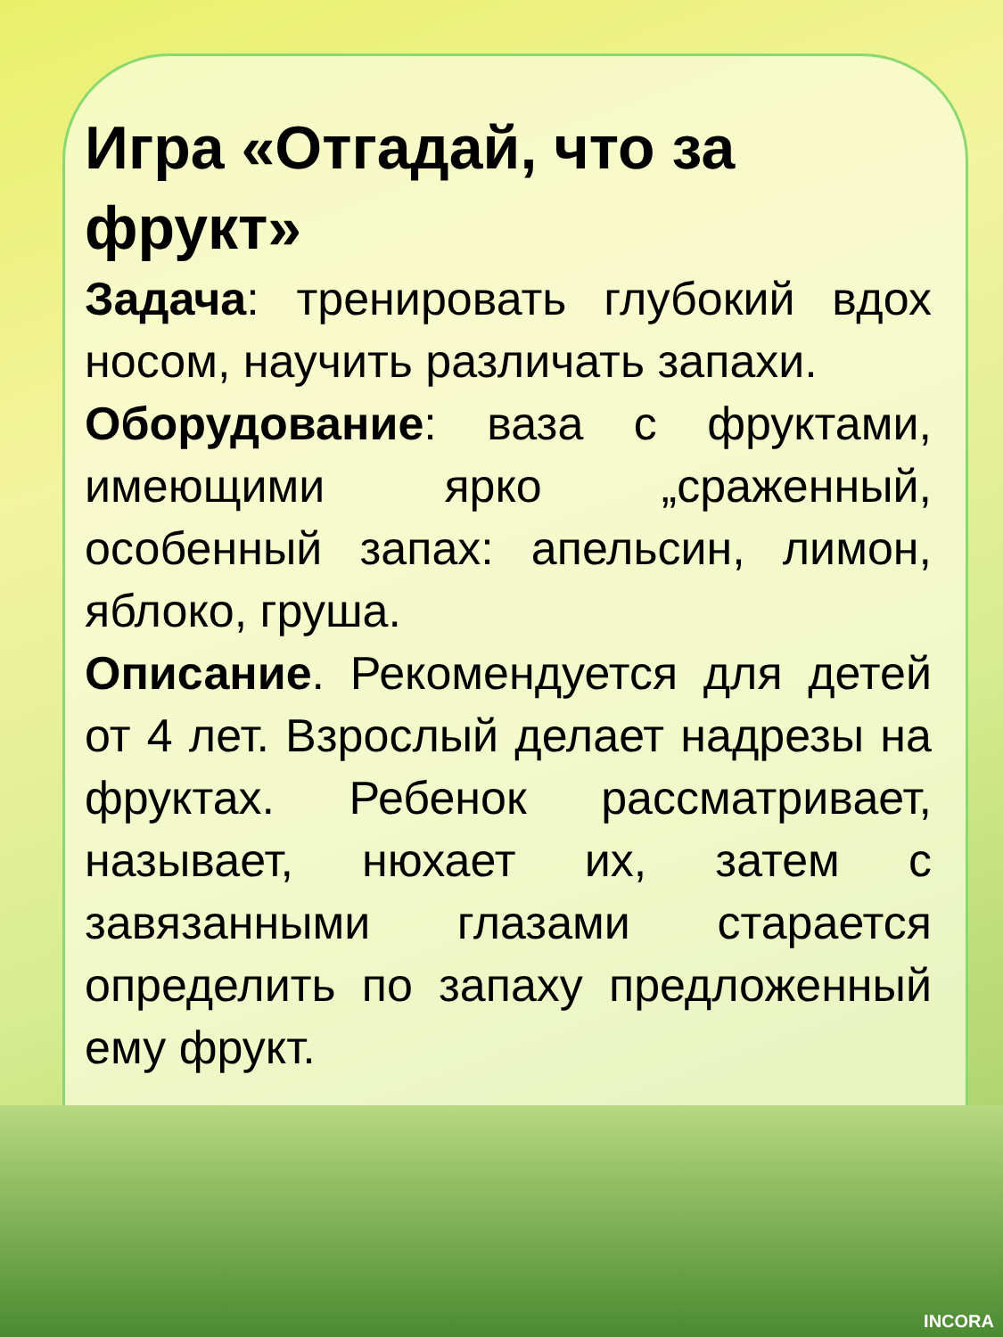Игра «Отгадай, что за фрукт»
Задача: тренировать глубокий вдох носом, научить различать запахи.
Оборудование: ваза с фруктами, имеющими ярко „сраженный, особенный запах: апельсин, лимон, яблоко, груша.
Описание. Рекомендуется для детей от 4 лет. Взрослый делает надрезы на фруктах. Ребенок рас­сматривает, называет, нюхает их, затем с завязанными глазами старается определить по запаху предложенный ему фрукт.
INCORA